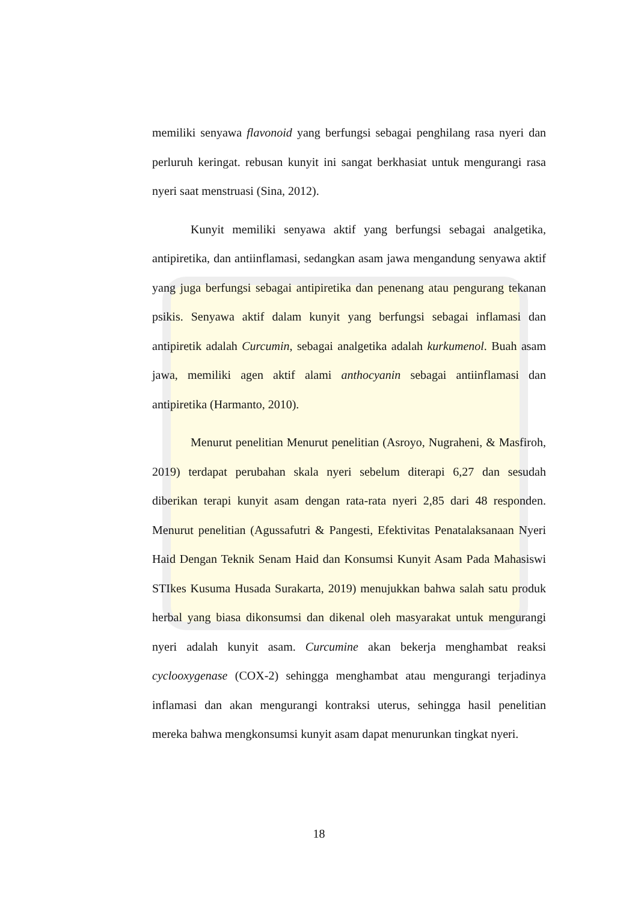memiliki senyawa flavonoid yang berfungsi sebagai penghilang rasa nyeri dan perluruh keringat. rebusan kunyit ini sangat berkhasiat untuk mengurangi rasa nyeri saat menstruasi (Sina, 2012).
Kunyit memiliki senyawa aktif yang berfungsi sebagai analgetika, antipiretika, dan antiinflamasi, sedangkan asam jawa mengandung senyawa aktif yang juga berfungsi sebagai antipiretika dan penenang atau pengurang tekanan psikis. Senyawa aktif dalam kunyit yang berfungsi sebagai inflamasi dan antipiretik adalah Curcumin, sebagai analgetika adalah kurkumenol. Buah asam jawa, memiliki agen aktif alami anthocyanin sebagai antiinflamasi dan antipiretika (Harmanto, 2010).
Menurut penelitian Menurut penelitian (Asroyo, Nugraheni, & Masfiroh, 2019) terdapat perubahan skala nyeri sebelum diterapi 6,27 dan sesudah diberikan terapi kunyit asam dengan rata-rata nyeri 2,85 dari 48 responden. Menurut penelitian (Agussafutri & Pangesti, Efektivitas Penatalaksanaan Nyeri Haid Dengan Teknik Senam Haid dan Konsumsi Kunyit Asam Pada Mahasiswi STIkes Kusuma Husada Surakarta, 2019) menujukkan bahwa salah satu produk herbal yang biasa dikonsumsi dan dikenal oleh masyarakat untuk mengurangi nyeri adalah kunyit asam. Curcumine akan bekerja menghambat reaksi cyclooxygenase (COX-2) sehingga menghambat atau mengurangi terjadinya inflamasi dan akan mengurangi kontraksi uterus, sehingga hasil penelitian mereka bahwa mengkonsumsi kunyit asam dapat menurunkan tingkat nyeri.
18